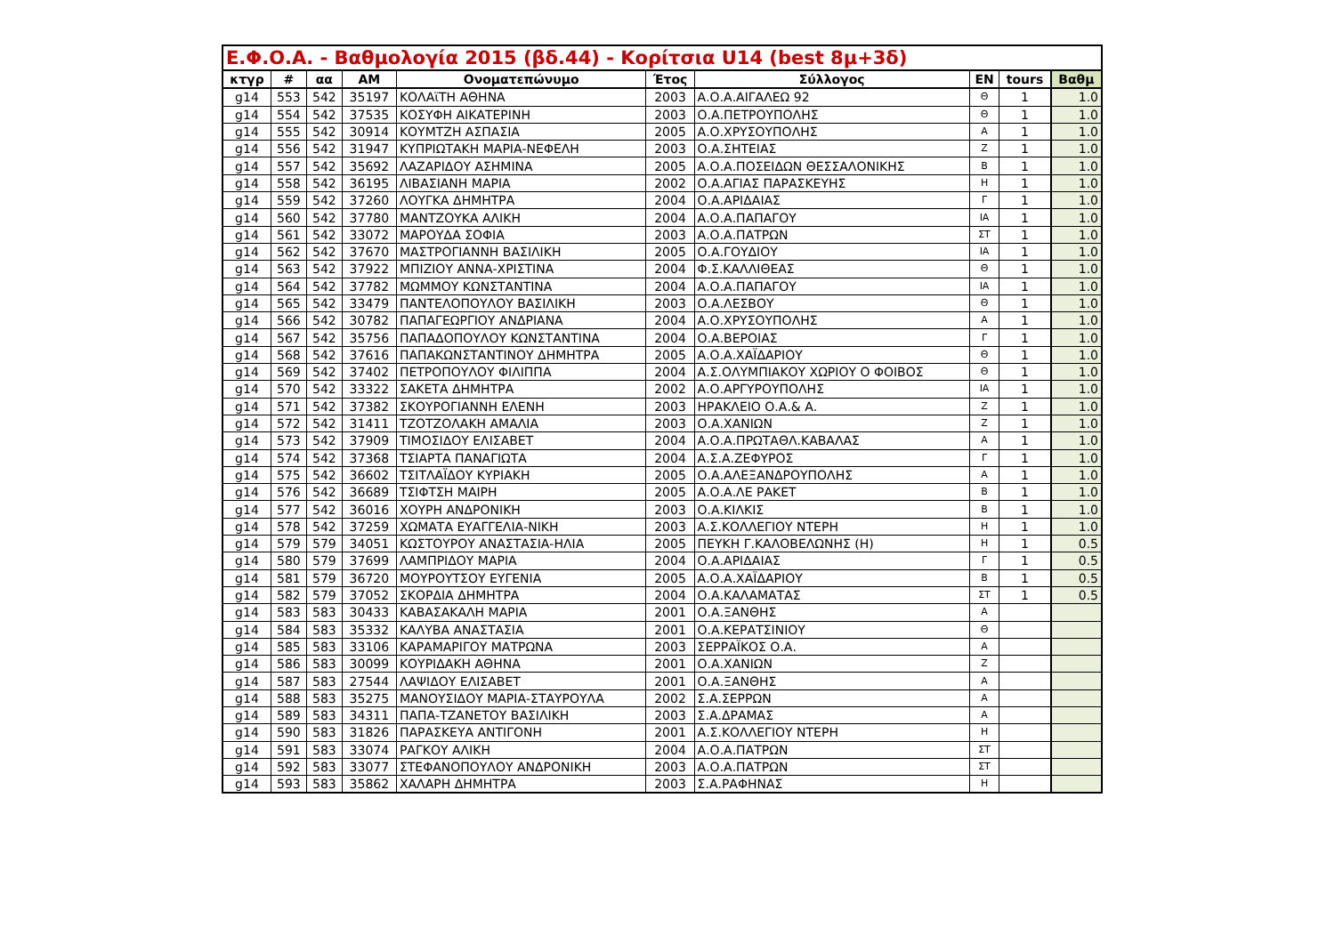| Ε.Φ.Ο.Α. - Βαθμολογία 2015 (βδ.44) - Κορίτσια U14 (best 8μ+3δ) | | | | | | | | | |
| --- | --- | --- | --- | --- | --- | --- | --- | --- | --- |
| κτγρ | # | αα | AM | Ονοματεπώνυμο | Έτος | Σύλλογος | EN | tours | Βαθμ |
| g14 | 553 | 542 | 35197 | ΚΟΛΑϊΤΗ ΑΘΗΝΑ | 2003 | Α.Ο.Α.ΑΙΓΑΛΕΩ 92 | Θ | 1 | 1.0 |
| g14 | 554 | 542 | 37535 | ΚΟΣΥΦΗ ΑΙΚΑΤΕΡΙΝΗ | 2003 | Ο.Α.ΠΕΤΡΟΥΠΟΛΗΣ | Θ | 1 | 1.0 |
| g14 | 555 | 542 | 30914 | ΚΟΥΜΤΖΗ ΑΣΠΑΣΙΑ | 2005 | Α.Ο.ΧΡΥΣΟΥΠΟΛΗΣ | Α | 1 | 1.0 |
| g14 | 556 | 542 | 31947 | ΚΥΠΡΙΩΤΑΚΗ ΜΑΡΙΑ-ΝΕΦΕΛΗ | 2003 | Ο.Α.ΣΗΤΕΙΑΣ | Ζ | 1 | 1.0 |
| g14 | 557 | 542 | 35692 | ΛΑΖΑΡΙΔΟΥ ΑΣΗΜΙΝΑ | 2005 | Α.Ο.Α.ΠΟΣΕΙΔΩΝ ΘΕΣΣΑΛΟΝΙΚΗΣ | Β | 1 | 1.0 |
| g14 | 558 | 542 | 36195 | ΛΙΒΑΣΙΑΝΗ ΜΑΡΙΑ | 2002 | Ο.Α.ΑΓΙΑΣ ΠΑΡΑΣΚΕΥΗΣ | Η | 1 | 1.0 |
| g14 | 559 | 542 | 37260 | ΛΟΥΓΚΑ ΔΗΜΗΤΡΑ | 2004 | Ο.Α.ΑΡΙΔΑΙΑΣ | Γ | 1 | 1.0 |
| g14 | 560 | 542 | 37780 | ΜΑΝΤΖΟΥΚΑ ΑΛΙΚΗ | 2004 | Α.Ο.Α.ΠΑΠΑΓΟΥ | ΙΑ | 1 | 1.0 |
| g14 | 561 | 542 | 33072 | ΜΑΡΟΥΔΑ ΣΟΦΙΑ | 2003 | Α.Ο.Α.ΠΑΤΡΩΝ | ΣΤ | 1 | 1.0 |
| g14 | 562 | 542 | 37670 | ΜΑΣΤΡΟΓΙΑΝΝΗ ΒΑΣΙΛΙΚΗ | 2005 | Ο.Α.ΓΟΥΔΙΟΥ | ΙΑ | 1 | 1.0 |
| g14 | 563 | 542 | 37922 | ΜΠΙΖΙΟΥ ΑΝΝΑ-ΧΡΙΣΤΙΝΑ | 2004 | Φ.Σ.ΚΑΛΛΙΘΕΑΣ | Θ | 1 | 1.0 |
| g14 | 564 | 542 | 37782 | ΜΩΜΜΟΥ ΚΩΝΣΤΑΝΤΙΝΑ | 2004 | Α.Ο.Α.ΠΑΠΑΓΟΥ | ΙΑ | 1 | 1.0 |
| g14 | 565 | 542 | 33479 | ΠΑΝΤΕΛΟΠΟΥΛΟΥ ΒΑΣΙΛΙΚΗ | 2003 | Ο.Α.ΛΕΣΒΟΥ | Θ | 1 | 1.0 |
| g14 | 566 | 542 | 30782 | ΠΑΠΑΓΕΩΡΓΙΟΥ ΑΝΔΡΙΑΝΑ | 2004 | Α.Ο.ΧΡΥΣΟΥΠΟΛΗΣ | Α | 1 | 1.0 |
| g14 | 567 | 542 | 35756 | ΠΑΠΑΔΟΠΟΥΛΟΥ ΚΩΝΣΤΑΝΤΙΝΑ | 2004 | Ο.Α.ΒΕΡΟΙΑΣ | Γ | 1 | 1.0 |
| g14 | 568 | 542 | 37616 | ΠΑΠΑΚΩΝΣΤΑΝΤΙΝΟΥ ΔΗΜΗΤΡΑ | 2005 | Α.Ο.Α.ΧΑΪΔΑΡΙΟΥ | Θ | 1 | 1.0 |
| g14 | 569 | 542 | 37402 | ΠΕΤΡΟΠΟΥΛΟΥ ΦΙΛΙΠΠΑ | 2004 | Α.Σ.ΟΛΥΜΠΙΑΚΟΥ ΧΩΡΙΟΥ Ο ΦΟΙΒΟΣ | Θ | 1 | 1.0 |
| g14 | 570 | 542 | 33322 | ΣΑΚΕΤΑ ΔΗΜΗΤΡΑ | 2002 | Α.Ο.ΑΡΓΥΡΟΥΠΟΛΗΣ | ΙΑ | 1 | 1.0 |
| g14 | 571 | 542 | 37382 | ΣΚΟΥΡΟΓΙΑΝΝΗ ΕΛΕΝΗ | 2003 | ΗΡΑΚΛΕΙΟ Ο.Α.& Α. | Ζ | 1 | 1.0 |
| g14 | 572 | 542 | 31411 | ΤΖΟΤΖΟΛΑΚΗ ΑΜΑΛΙΑ | 2003 | Ο.Α.ΧΑΝΙΩΝ | Ζ | 1 | 1.0 |
| g14 | 573 | 542 | 37909 | ΤΙΜΟΣΙΔΟΥ ΕΛΙΣΑΒΕΤ | 2004 | Α.Ο.Α.ΠΡΩΤΑΘΛ.ΚΑΒΑΛΑΣ | Α | 1 | 1.0 |
| g14 | 574 | 542 | 37368 | ΤΣΙΑΡΤΑ ΠΑΝΑΓΙΩΤΑ | 2004 | Α.Σ.Α.ΖΕΦΥΡΟΣ | Γ | 1 | 1.0 |
| g14 | 575 | 542 | 36602 | ΤΣΙΤΛΑΪΔΟΥ ΚΥΡΙΑΚΗ | 2005 | Ο.Α.ΑΛΕΞΑΝΔΡΟΥΠΟΛΗΣ | Α | 1 | 1.0 |
| g14 | 576 | 542 | 36689 | ΤΣΙΦΤΣΗ ΜΑΙΡΗ | 2005 | Α.Ο.Α.ΛΕ ΡΑΚΕΤ | Β | 1 | 1.0 |
| g14 | 577 | 542 | 36016 | ΧΟΥΡΗ ΑΝΔΡΟΝΙΚΗ | 2003 | Ο.Α.ΚΙΛΚΙΣ | Β | 1 | 1.0 |
| g14 | 578 | 542 | 37259 | ΧΩΜΑΤΑ ΕΥΑΓΓΕΛΙΑ-ΝΙΚΗ | 2003 | Α.Σ.ΚΟΛΛΕΓΙΟΥ ΝΤΕΡΗ | Η | 1 | 1.0 |
| g14 | 579 | 579 | 34051 | ΚΩΣΤΟΥΡΟΥ ΑΝΑΣΤΑΣΙΑ-ΗΛΙΑ | 2005 | ΠΕΥΚΗ Γ.ΚΑΛΟΒΕΛΩΝΗΣ (Η) | Η | 1 | 0.5 |
| g14 | 580 | 579 | 37699 | ΛΑΜΠΡΙΔΟΥ ΜΑΡΙΑ | 2004 | Ο.Α.ΑΡΙΔΑΙΑΣ | Γ | 1 | 0.5 |
| g14 | 581 | 579 | 36720 | ΜΟΥΡΟΥΤΣΟΥ ΕΥΓΕΝΙΑ | 2005 | Α.Ο.Α.ΧΑΪΔΑΡΙΟΥ | Β | 1 | 0.5 |
| g14 | 582 | 579 | 37052 | ΣΚΟΡΔΙΑ ΔΗΜΗΤΡΑ | 2004 | Ο.Α.ΚΑΛΑΜΑΤΑΣ | ΣΤ | 1 | 0.5 |
| g14 | 583 | 583 | 30433 | ΚΑΒΑΣΑΚΑΛΗ ΜΑΡΙΑ | 2001 | Ο.Α.ΞΑΝΘΗΣ | Α | | |
| g14 | 584 | 583 | 35332 | ΚΑΛΥΒΑ ΑΝΑΣΤΑΣΙΑ | 2001 | Ο.Α.ΚΕΡΑΤΣΙΝΙΟΥ | Θ | | |
| g14 | 585 | 583 | 33106 | ΚΑΡΑΜΑΡΙΓΟΥ ΜΑΤΡΩΝΑ | 2003 | ΣΕΡΡΑΪΚΟΣ Ο.Α. | Α | | |
| g14 | 586 | 583 | 30099 | ΚΟΥΡΙΔΑΚΗ ΑΘΗΝΑ | 2001 | Ο.Α.ΧΑΝΙΩΝ | Ζ | | |
| g14 | 587 | 583 | 27544 | ΛΑΨΙΔΟΥ ΕΛΙΣΑΒΕΤ | 2001 | Ο.Α.ΞΑΝΘΗΣ | Α | | |
| g14 | 588 | 583 | 35275 | ΜΑΝΟΥΣΙΔΟΥ ΜΑΡΙΑ-ΣΤΑΥΡΟΥΛΑ | 2002 | Σ.Α.ΣΕΡΡΩΝ | Α | | |
| g14 | 589 | 583 | 34311 | ΠΑΠΑ-ΤΖΑΝΕΤΟΥ ΒΑΣΙΛΙΚΗ | 2003 | Σ.Α.ΔΡΑΜΑΣ | Α | | |
| g14 | 590 | 583 | 31826 | ΠΑΡΑΣΚΕΥΑ ΑΝΤΙΓΟΝΗ | 2001 | Α.Σ.ΚΟΛΛΕΓΙΟΥ ΝΤΕΡΗ | Η | | |
| g14 | 591 | 583 | 33074 | ΡΑΓΚΟΥ ΑΛΙΚΗ | 2004 | Α.Ο.Α.ΠΑΤΡΩΝ | ΣΤ | | |
| g14 | 592 | 583 | 33077 | ΣΤΕΦΑΝΟΠΟΥΛΟΥ ΑΝΔΡΟΝΙΚΗ | 2003 | Α.Ο.Α.ΠΑΤΡΩΝ | ΣΤ | | |
| g14 | 593 | 583 | 35862 | ΧΑΛΑΡΗ ΔΗΜΗΤΡΑ | 2003 | Σ.Α.ΡΑΦΗΝΑΣ | Η | | |